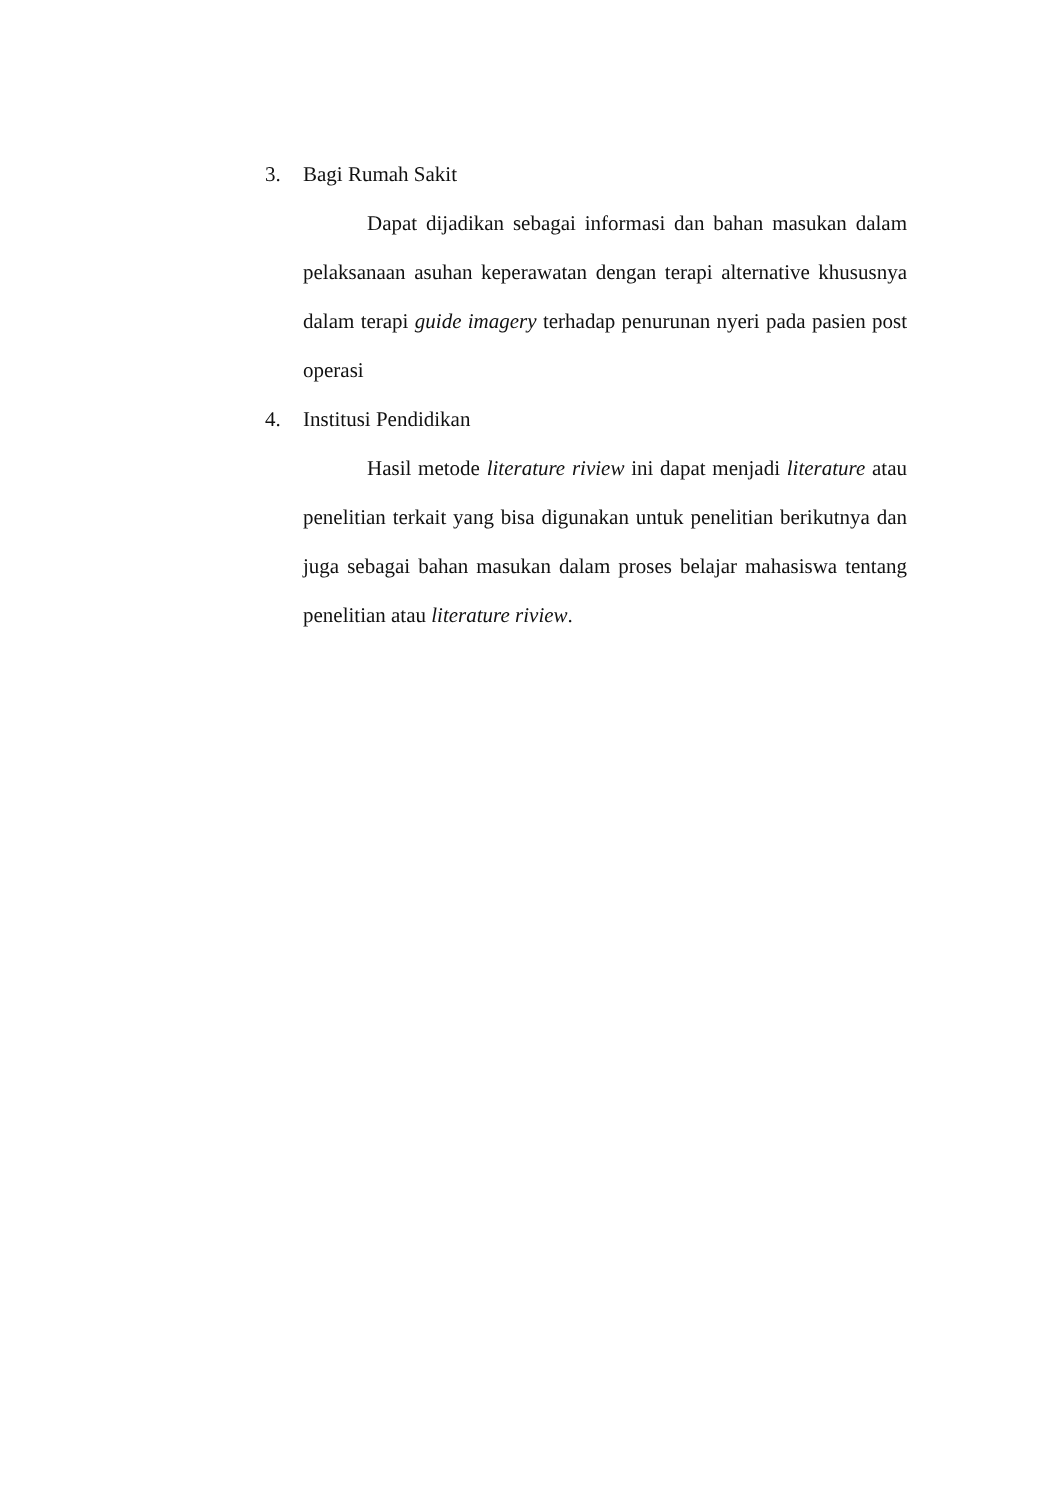3. Bagi Rumah Sakit
Dapat dijadikan sebagai informasi dan bahan masukan dalam pelaksanaan asuhan keperawatan dengan terapi alternative khususnya dalam terapi guide imagery terhadap penurunan nyeri pada pasien post operasi
4. Institusi Pendidikan
Hasil metode literature riview ini dapat menjadi literature atau penelitian terkait yang bisa digunakan untuk penelitian berikutnya dan juga sebagai bahan masukan dalam proses belajar mahasiswa tentang penelitian atau literature riview.